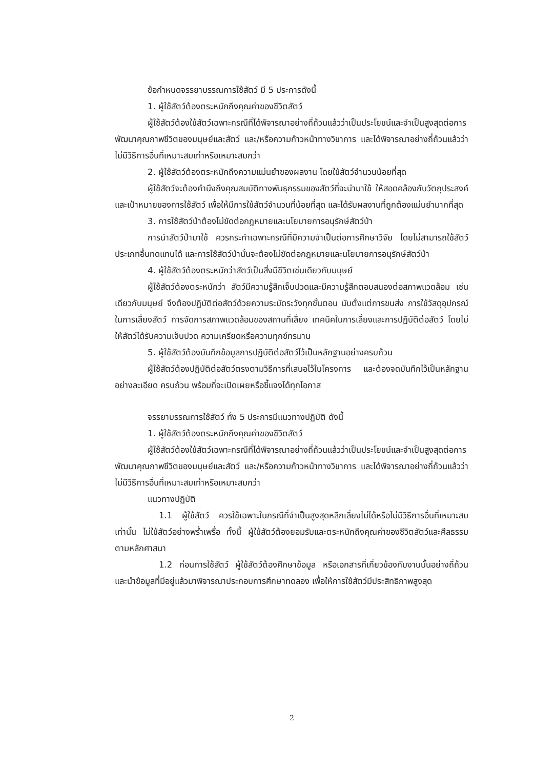ข้อกำหนดจรรยาบรรณการใช้สัตว์ มี 5 ประการดังนี้
1. ผู้ใช้สัตว์ต้องตระหนักถึงคุณค่าของชีวิตสัตว์
ผู้ใช้สัตว์ต้องใช้สัตว์เฉพาะกรณีที่ได้พิจารณาอย่างถี่ถ้วนแล้วว่าเป็นประโยชน์และจำเป็นสูงสุดต่อการพัฒนาคุณภาพชีวิตของมนุษย์และสัตว์ และ/หรือความก้าวหน้าทางวิชาการ และได้พิจารณาอย่างถี่ถ้วนแล้วว่าไม่มีวิธีการอื่นที่เหมาะสมเท่าหรือเหมาะสมกว่า
2. ผู้ใช้สัตว์ต้องตระหนักถึงความแม่นยำของผลงาน โดยใช้สัตว์จำนวนน้อยที่สุด
ผู้ใช้สัตว์จะต้องคำนึงถึงคุณสมบัติทางพันธุกรรมของสัตว์ที่จะนำมาใช้ ให้สอดคล้องกับวัตถุประสงค์และเป้าหมายของการใช้สัตว์ เพื่อให้มีการใช้สัตว์จำนวนที่น้อยที่สุด และได้รับผลงานที่ถูกต้องแม่นยำมากที่สุด
3. การใช้สัตว์ป่าต้องไม่ขัดต่อกฎหมายและนโยบายการอนุรักษ์สัตว์ป่า
การนำสัตว์ป่ามาใช้ ควรกระทำเฉพาะกรณีที่มีความจำเป็นต่อการศึกษาวิจัย โดยไม่สามารถใช้สัตว์ประเภทอื่นทดแทนได้ และการใช้สัตว์ป่านั้นจะต้องไม่ขัดต่อกฎหมายและนโยบายการอนุรักษ์สัตว์ป่า
4. ผู้ใช้สัตว์ต้องตระหนักว่าสัตว์เป็นสิ่งมีชีวิตเช่นเดียวกับมนุษย์
ผู้ใช้สัตว์ต้องตระหนักว่า สัตว์มีความรู้สึกเจ็บปวดและมีความรู้สึกตอบสนองต่อสภาพแวดล้อม เช่นเดียวกับมนุษย์ จึงต้องปฏิบัติต่อสัตว์ด้วยความระมัดระวังทุกขั้นตอน นับตั้งแต่การขนส่ง การใช้วัสดุอุปกรณ์ในการเลี้ยงสัตว์ การจัดการสภาพแวดล้อมของสถานที่เลี้ยง เทคนิคในการเลี้ยงและการปฏิบัติต่อสัตว์ โดยไม่ให้สัตว์ได้รับความเจ็บปวด ความเครียดหรือความทุกข์ทรมาน
5. ผู้ใช้สัตว์ต้องบันทึกข้อมูลการปฏิบัติต่อสัตว์ไว้เป็นหลักฐานอย่างครบถ้วน
ผู้ใช้สัตว์ต้องปฏิบัติต่อสัตว์ตรงตามวิธีการที่เสนอไว้ในโครงการ และต้องจดบันทึกไว้เป็นหลักฐานอย่างละเอียด ครบถ้วน พร้อมที่จะเปิดเผยหรือชี้แจงได้ทุกโอกาส
จรรยาบรรณการใช้สัตว์ ทั้ง 5 ประการมีแนวทางปฏิบัติ ดังนี้
1. ผู้ใช้สัตว์ต้องตระหนักถึงคุณค่าของชีวิตสัตว์
ผู้ใช้สัตว์ต้องใช้สัตว์เฉพาะกรณีที่ได้พิจารณาอย่างถี่ถ้วนแล้วว่าเป็นประโยชน์และจำเป็นสูงสุดต่อการพัฒนาคุณภาพชีวิตของมนุษย์และสัตว์ และ/หรือความก้าวหน้าทางวิชาการ และได้พิจารณาอย่างถี่ถ้วนแล้วว่าไม่มีวิธีการอื่นที่เหมาะสมเท่าหรือเหมาะสมกว่า
แนวทางปฏิบัติ
1.1 ผู้ใช้สัตว์ ควรใช้เฉพาะในกรณีที่จำเป็นสูงสุดหลีกเลี่ยงไม่ได้หรือไม่มีวิธีการอื่นที่เหมาะสมเท่านั้น ไม่ใช้สัตว์อย่างพร่ำเพรื่อ ทั้งนี้ ผู้ใช้สัตว์ต้องยอมรับและตระหนักถึงคุณค่าของชีวิตสัตว์และศีลธรรมตามหลักศาสนา
1.2 ก่อนการใช้สัตว์ ผู้ใช้สัตว์ต้องศึกษาข้อมูล หรือเอกสารที่เกี่ยวข้องกับงานนั้นอย่างถี่ถ้วน และนำข้อมูลที่มีอยู่แล้วมาพิจารณาประกอบการศึกษาทดลอง เพื่อให้การใช้สัตว์มีประสิทธิภาพสูงสุด
2